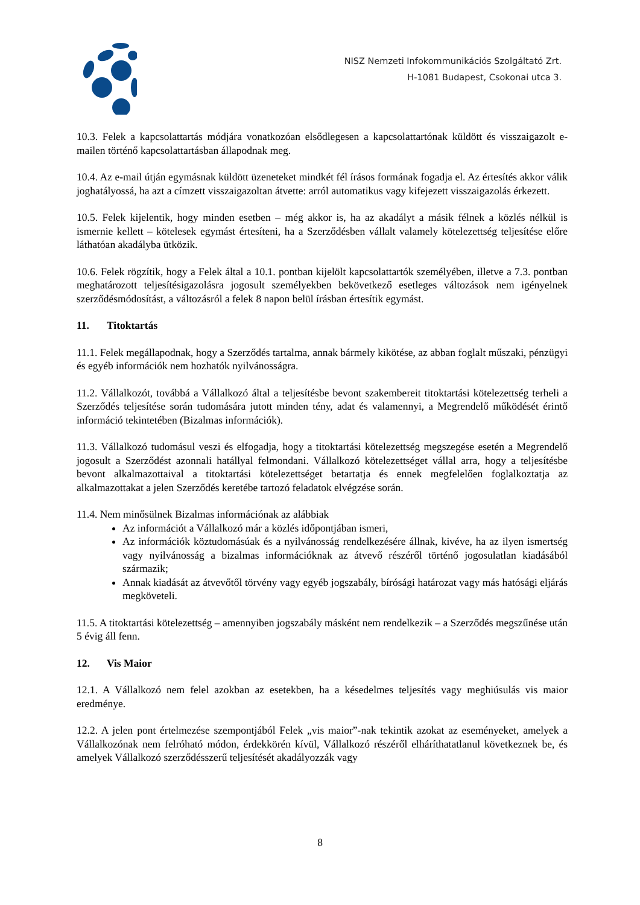NISZ Nemzeti Infokommunikációs Szolgáltató Zrt.
H-1081 Budapest, Csokonai utca 3.
10.3. Felek a kapcsolattartás módjára vonatkozóan elsődlegesen a kapcsolattartónak küldött és visszaigazolt e-mailen történő kapcsolattartásban állapodnak meg.
10.4. Az e-mail útján egymásnak küldött üzeneteket mindkét fél írásos formának fogadja el. Az értesítés akkor válik joghatályossá, ha azt a címzett visszaigazoltan átvette: arról automatikus vagy kifejezett visszaigazolás érkezett.
10.5. Felek kijelentik, hogy minden esetben – még akkor is, ha az akadályt a másik félnek a közlés nélkül is ismernie kellett – kötelesek egymást értesíteni, ha a Szerződésben vállalt valamely kötelezettség teljesítése előre láthatóan akadályba ütközik.
10.6. Felek rögzítik, hogy a Felek által a 10.1. pontban kijelölt kapcsolattartók személyében, illetve a 7.3. pontban meghatározott teljesítésigazolásra jogosult személyekben bekövetkező esetleges változások nem igényelnek szerződésmódosítást, a változásról a felek 8 napon belül írásban értesítik egymást.
11. Titoktartás
11.1. Felek megállapodnak, hogy a Szerződés tartalma, annak bármely kikötése, az abban foglalt műszaki, pénzügyi és egyéb információk nem hozhatók nyilvánosságra.
11.2. Vállalkozót, továbbá a Vállalkozó által a teljesítésbe bevont szakembereit titoktartási kötelezettség terheli a Szerződés teljesítése során tudomására jutott minden tény, adat és valamennyi, a Megrendelő működését érintő információ tekintetében (Bizalmas információk).
11.3. Vállalkozó tudomásul veszi és elfogadja, hogy a titoktartási kötelezettség megszegése esetén a Megrendelő jogosult a Szerződést azonnali hatállyal felmondani. Vállalkozó kötelezettséget vállal arra, hogy a teljesítésbe bevont alkalmazottaival a titoktartási kötelezettséget betartatja és ennek megfelelően foglalkoztatja az alkalmazottakat a jelen Szerződés keretébe tartozó feladatok elvégzése során.
11.4. Nem minősülnek Bizalmas információnak az alábbiak
Az információt a Vállalkozó már a közlés időpontjában ismeri,
Az információk köztudomásúak és a nyilvánosság rendelkezésére állnak, kivéve, ha az ilyen ismertség vagy nyilvánosság a bizalmas információknak az átvevő részéről történő jogosulatlan kiadásából származik;
Annak kiadását az átvevőtől törvény vagy egyéb jogszabály, bírósági határozat vagy más hatósági eljárás megköveteli.
11.5. A titoktartási kötelezettség – amennyiben jogszabály másként nem rendelkezik – a Szerződés megszűnése után 5 évig áll fenn.
12. Vis Maior
12.1. A Vállalkozó nem felel azokban az esetekben, ha a késedelmes teljesítés vagy meghiúsulás vis maior eredménye.
12.2. A jelen pont értelmezése szempontjából Felek „vis maior”-nak tekintik azokat az eseményeket, amelyek a Vállalkozónak nem felróható módon, érdekkörén kívül, Vállalkozó részéről elháríthatatlanul következnek be, és amelyek Vállalkozó szerződésszerű teljesítését akadályozzák vagy
8